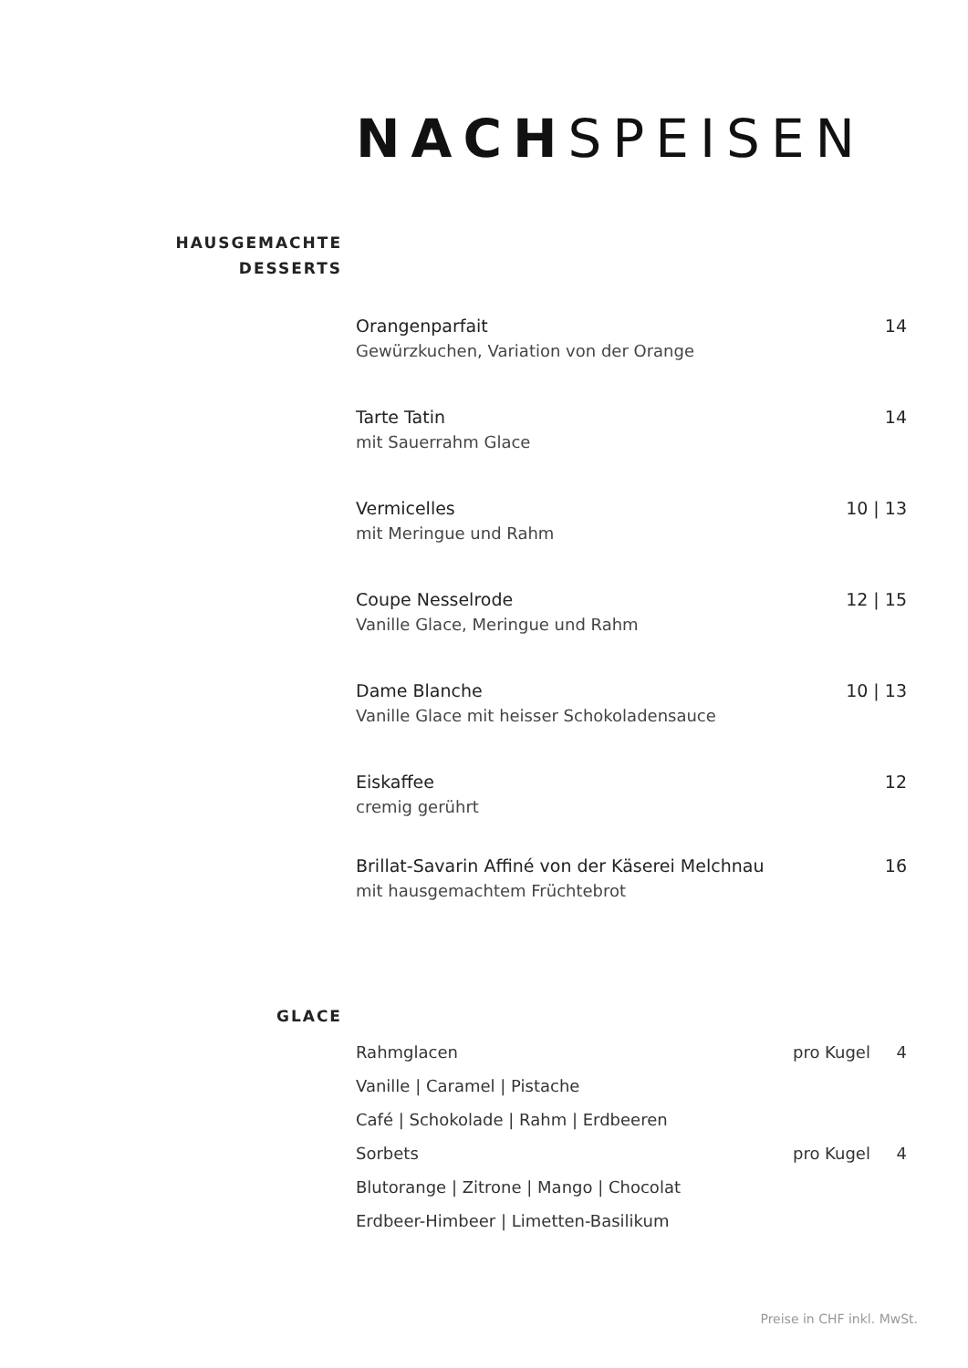NACHSPEISEN
HAUSGEMACHTE
DESSERTS
Orangenparfait 14
Gewürzkuchen, Variation von der Orange
Tarte Tatin 14
mit Sauerrahm Glace
Vermicelles 10 | 13
mit Meringue und Rahm
Coupe Nesselrode 12 | 15
Vanille Glace, Meringue und Rahm
Dame Blanche 10 | 13
Vanille Glace mit heisser Schokoladensauce
Eiskaffee 12
cremig gerührt
Brillat-Savarin Affiné von der Käserei Melchnau 16
mit hausgemachtem Früchtebrot
GLACE
Rahmglacen pro Kugel 4
Vanille | Caramel | Pistache
Café | Schokolade | Rahm | Erdbeeren
Sorbets pro Kugel 4
Blutorange | Zitrone | Mango | Chocolat
Erdbeer-Himbeer | Limetten-Basilikum
Preise in CHF inkl. MwSt.